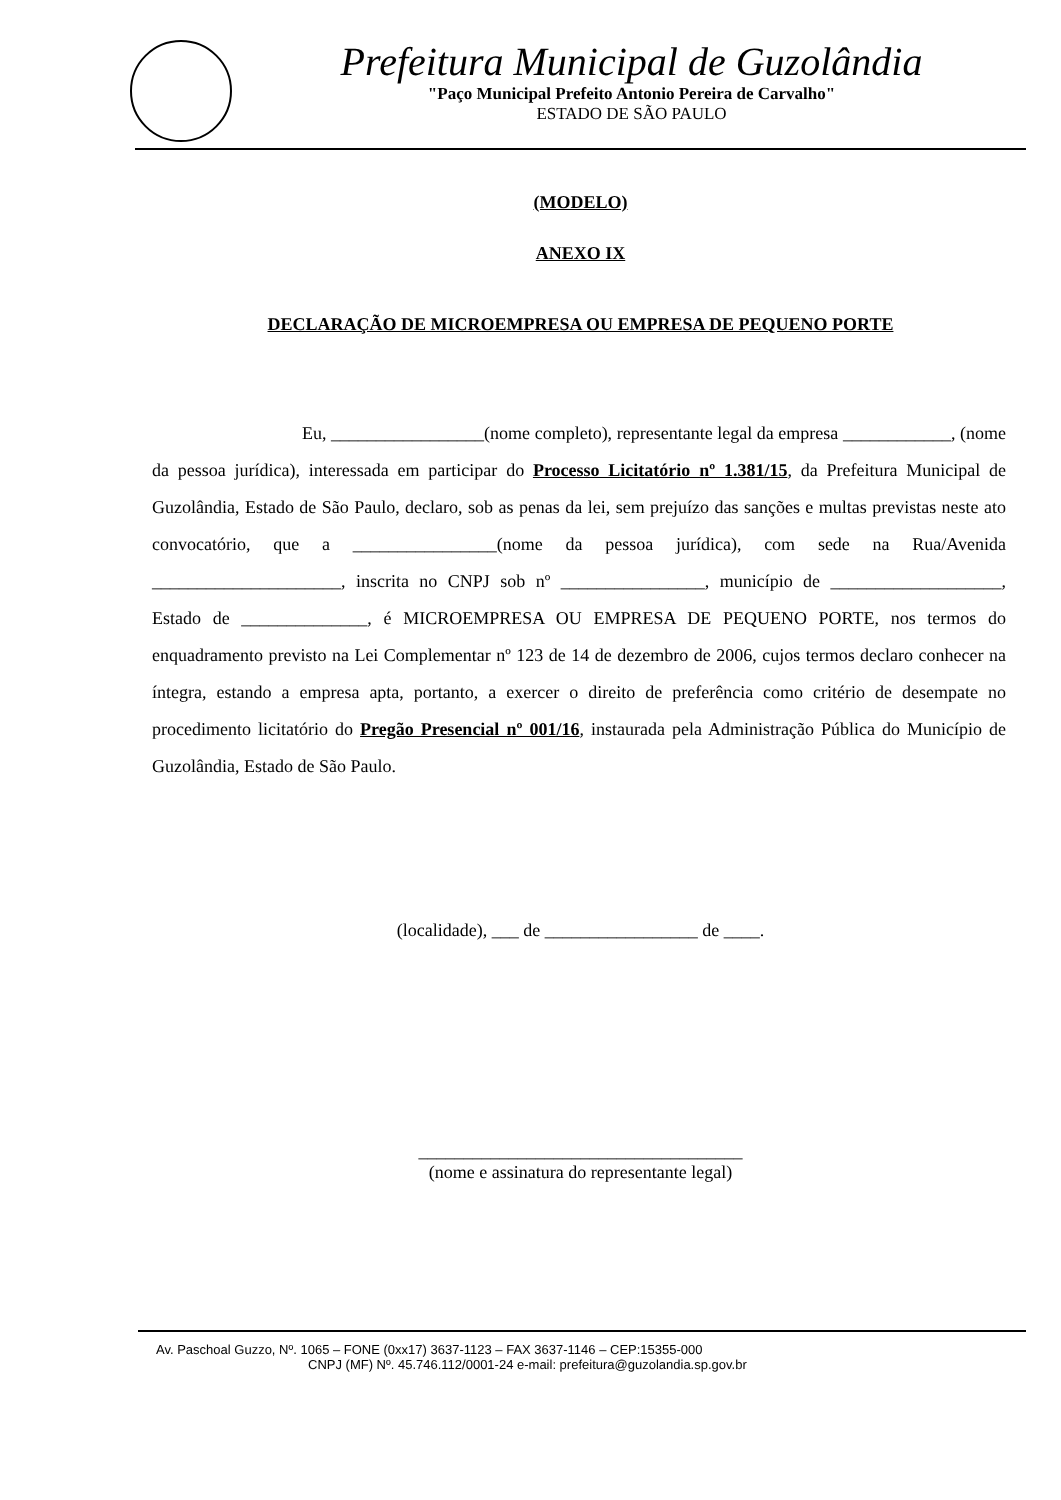Prefeitura Municipal de Guzolândia
"Paço Municipal Prefeito Antonio Pereira de Carvalho"
ESTADO DE SÃO PAULO
(MODELO)
ANEXO IX
DECLARAÇÃO DE MICROEMPRESA OU EMPRESA DE PEQUENO PORTE
Eu, _________________(nome completo), representante legal da empresa ____________, (nome da pessoa jurídica), interessada em participar do Processo Licitatório nº 1.381/15, da Prefeitura Municipal de Guzolândia, Estado de São Paulo, declaro, sob as penas da lei, sem prejuízo das sanções e multas previstas neste ato convocatório, que a ________________(nome da pessoa jurídica), com sede na Rua/Avenida _____________________, inscrita no CNPJ sob nº ________________, município de ___________________, Estado de ______________, é MICROEMPRESA OU EMPRESA DE PEQUENO PORTE, nos termos do enquadramento previsto na Lei Complementar nº 123 de 14 de dezembro de 2006, cujos termos declaro conhecer na íntegra, estando a empresa apta, portanto, a exercer o direito de preferência como critério de desempate no procedimento licitatório do Pregão Presencial nº 001/16, instaurada pela Administração Pública do Município de Guzolândia, Estado de São Paulo.
(localidade), ___ de _________________ de ____.
____________________________________
(nome e assinatura do representante legal)
Av. Paschoal Guzzo, Nº. 1065 – FONE (0xx17) 3637-1123 – FAX 3637-1146 – CEP:15355-000
CNPJ (MF) Nº. 45.746.112/0001-24 e-mail: prefeitura@guzolandia.sp.gov.br